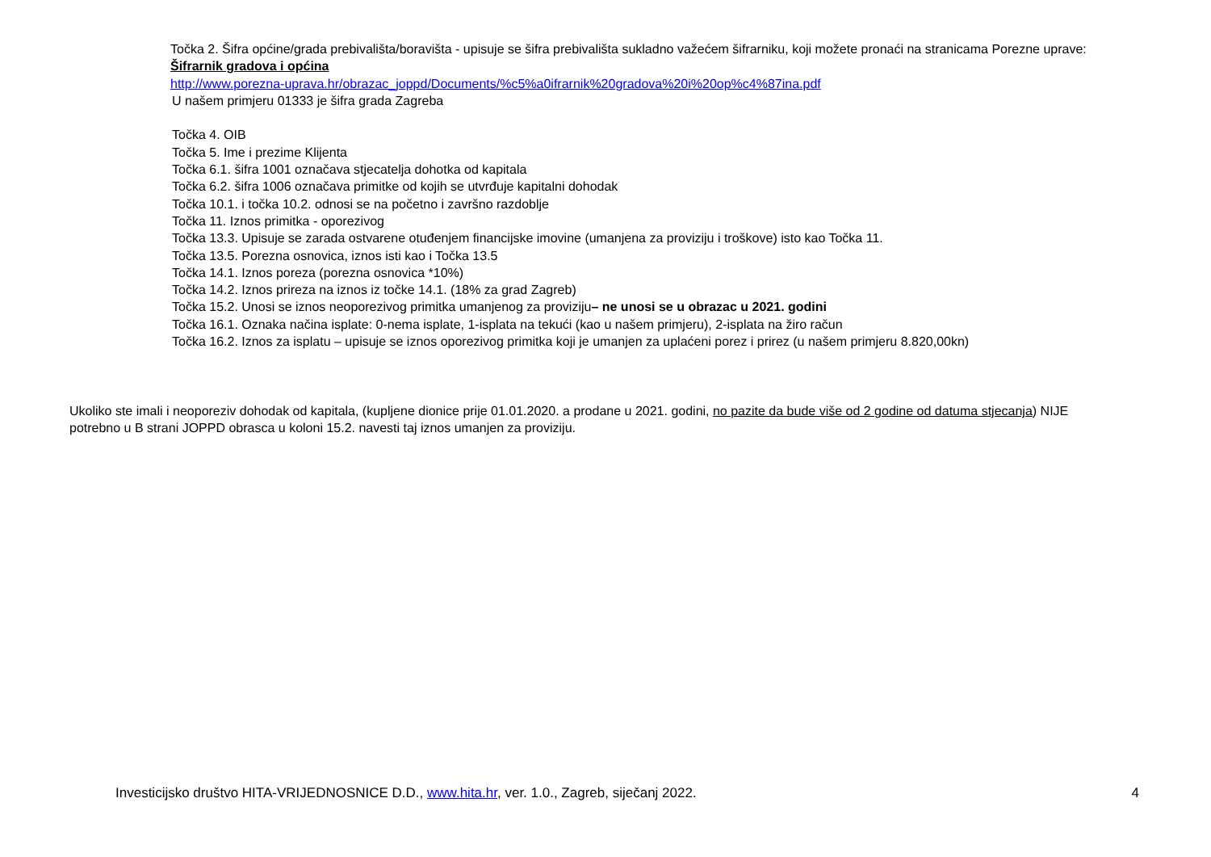Točka 2. Šifra općine/grada prebivališta/boravišta - upisuje se šifra prebivališta sukladno važećem šifrarniku, koji možete pronaći na stranicama Porezne uprave:
Šifrarnik gradova i općina
http://www.porezna-uprava.hr/obrazac_joppd/Documents/%c5%a0ifrarnik%20gradova%20i%20op%c4%87ina.pdf
U našem primjeru 01333 je šifra grada Zagreba
Točka 4. OIB
Točka 5. Ime i prezime Klijenta
Točka 6.1. šifra 1001 označava stjecatelja dohotka od kapitala
Točka 6.2. šifra 1006 označava primitke od kojih se utvrđuje kapitalni dohodak
Točka 10.1. i točka 10.2. odnosi se na početno i završno razdoblje
Točka 11. Iznos primitka - oporezivog
Točka 13.3. Upisuje se zarada ostvarene otuđenjem financijske imovine (umanjena za proviziju i troškove) isto kao Točka 11.
Točka 13.5. Porezna osnovica, iznos isti kao i Točka 13.5
Točka 14.1. Iznos poreza (porezna osnovica *10%)
Točka 14.2. Iznos prireza na iznos iz točke 14.1. (18% za grad Zagreb)
Točka 15.2. Unosi se iznos neoporezivog primitka umanjenog za proviziju– ne unosi se u obrazac u 2021. godini
Točka 16.1. Oznaka načina isplate: 0-nema isplate, 1-isplata na tekući (kao u našem primjeru), 2-isplata na žiro račun
Točka 16.2. Iznos za isplatu – upisuje se iznos oporezivog primitka koji je umanjen za uplaćeni porez i prirez (u našem primjeru 8.820,00kn)
Ukoliko ste imali i neoporeziv dohodak od kapitala, (kupljene dionice prije 01.01.2020. a prodane u 2021. godini, no pazite da bude više od 2 godine od datuma stjecanja) NIJE potrebno u B strani JOPPD obrasca u koloni 15.2. navesti taj iznos umanjen za proviziju.
Investicijsko društvo HITA-VRIJEDNOSNICE D.D., www.hita.hr, ver. 1.0., Zagreb, siječanj 2022. 4